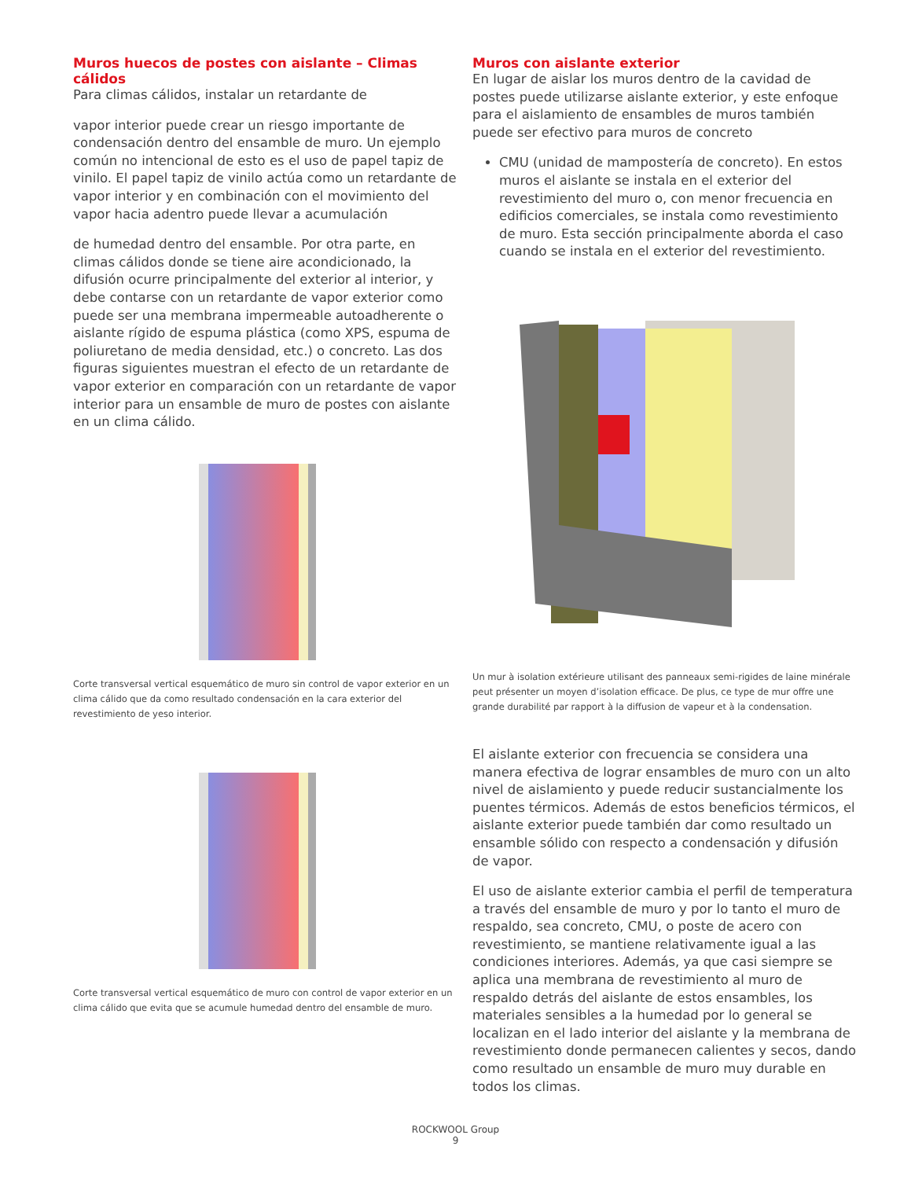Muros huecos de postes con aislante – Climas cálidos
Para climas cálidos, instalar un retardante de
vapor interior puede crear un riesgo importante de condensación dentro del ensamble de muro. Un ejemplo común no intencional de esto es el uso de papel tapiz de vinilo. El papel tapiz de vinilo actúa como un retardante de vapor interior y en combinación con el movimiento del vapor hacia adentro puede llevar a acumulación
de humedad dentro del ensamble. Por otra parte, en climas cálidos donde se tiene aire acondicionado, la difusión ocurre principalmente del exterior al interior, y debe contarse con un retardante de vapor exterior como puede ser una membrana impermeable autoadherente o aislante rígido de espuma plástica (como XPS, espuma de poliuretano de media densidad, etc.) o concreto. Las dos figuras siguientes muestran el efecto de un retardante de vapor exterior en comparación con un retardante de vapor interior para un ensamble de muro de postes con aislante en un clima cálido.
Corte transversal vertical esquemático de muro sin control de vapor exterior en un clima cálido que da como resultado condensación en la cara exterior del revestimiento de yeso interior.
Corte transversal vertical esquemático de muro con control de vapor exterior en un clima cálido que evita que se acumule humedad dentro del ensamble de muro.
Muros con aislante exterior
En lugar de aislar los muros dentro de la cavidad de postes puede utilizarse aislante exterior, y este enfoque para el aislamiento de ensambles de muros también puede ser efectivo para muros de concreto
CMU (unidad de mampostería de concreto). En estos muros el aislante se instala en el exterior del revestimiento del muro o, con menor frecuencia en edificios comerciales, se instala como revestimiento de muro. Esta sección principalmente aborda el caso cuando se instala en el exterior del revestimiento.
Un mur à isolation extérieure utilisant des panneaux semi-rigides de laine minérale peut présenter un moyen d’isolation efficace. De plus, ce type de mur offre une grande durabilité par rapport à la diffusion de vapeur et à la condensation.
El aislante exterior con frecuencia se considera una manera efectiva de lograr ensambles de muro con un alto nivel de aislamiento y puede reducir sustancialmente los puentes térmicos. Además de estos beneficios térmicos, el aislante exterior puede también dar como resultado un ensamble sólido con respecto a condensación y difusión de vapor.
El uso de aislante exterior cambia el perfil de temperatura a través del ensamble de muro y por lo tanto el muro de respaldo, sea concreto, CMU, o poste de acero con revestimiento, se mantiene relativamente igual a las condiciones interiores. Además, ya que casi siempre se aplica una membrana de revestimiento al muro de respaldo detrás del aislante de estos ensambles, los materiales sensibles a la humedad por lo general se localizan en el lado interior del aislante y la membrana de revestimiento donde permanecen calientes y secos, dando como resultado un ensamble de muro muy durable en todos los climas.
ROCKWOOL Group
9